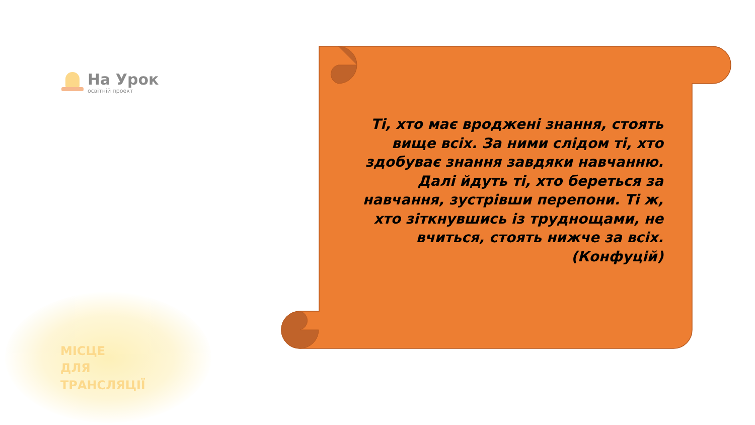На Урок
освітній проект
МІСЦЕ
ДЛЯ
ТРАНСЛЯЦІЇ
Ті, хто має вроджені знання, стоять вище всіх. За ними слідом ті, хто здобуває знання завдяки навчанню. Далі йдуть ті, хто береться за навчання, зустрівши перепони. Ті ж, хто зіткнувшись із труднощами, не вчиться, стоять нижче за всіх. (Конфуцій)